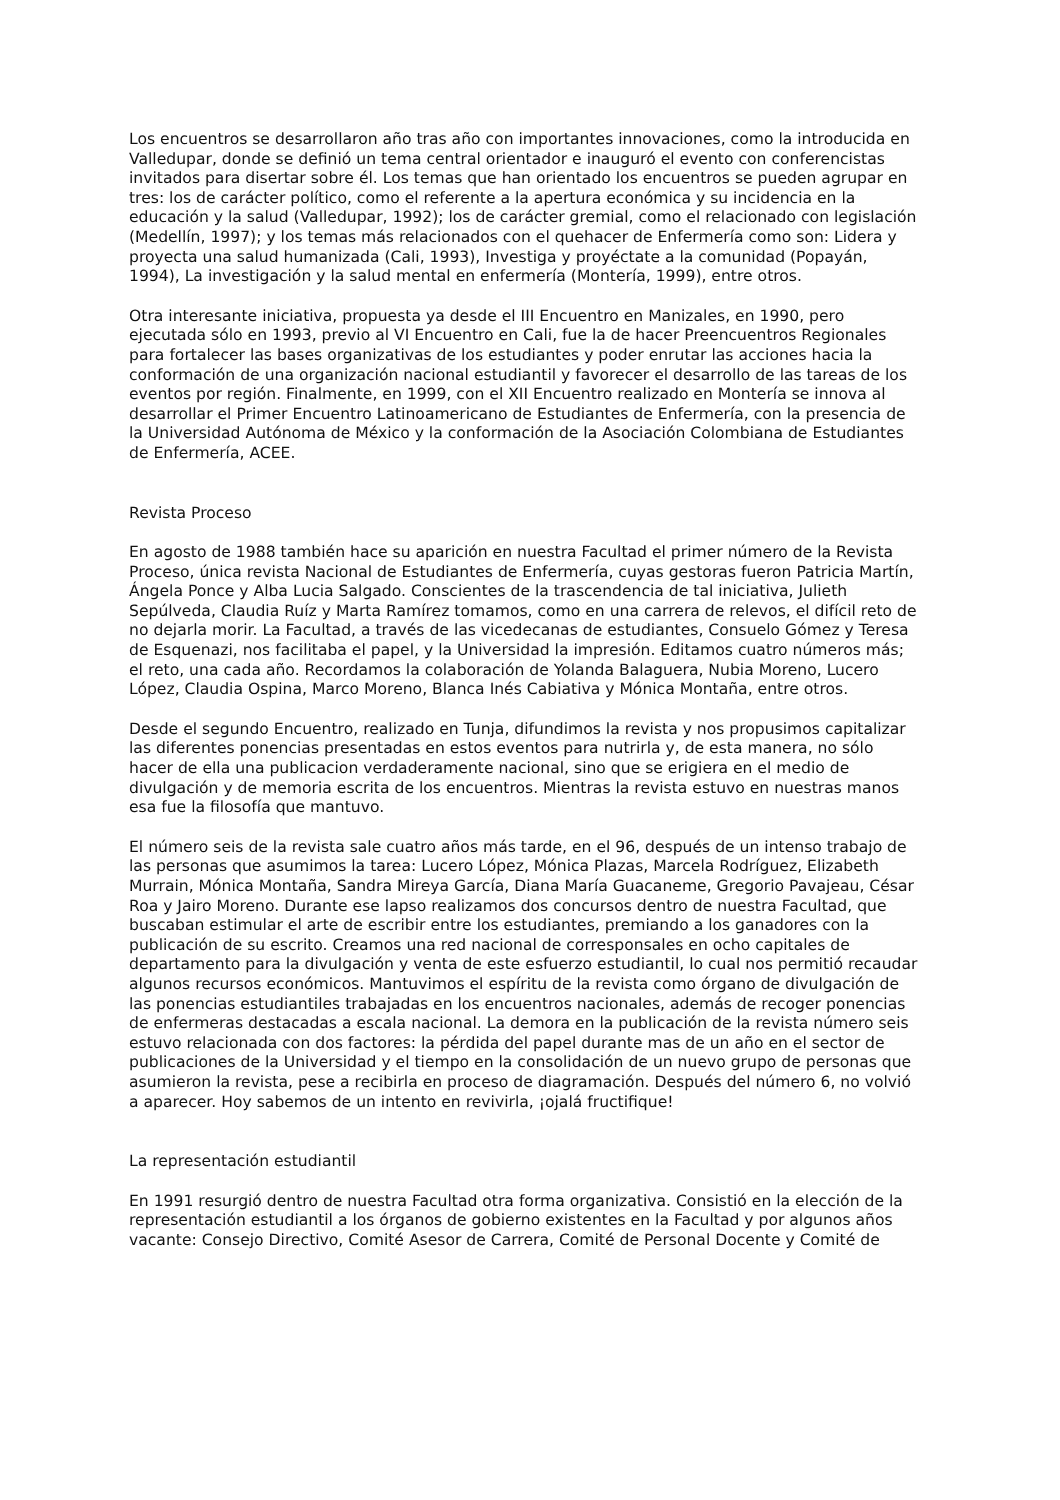Los encuentros se desarrollaron año tras año con importantes innovaciones, como la introducida en Valledupar, donde se definió un tema central orientador e inauguró el evento con conferencistas invitados para disertar sobre él. Los temas que han orientado los encuentros se pueden agrupar en tres: los de carácter político, como el referente a la apertura económica y su incidencia en la educación y la salud (Valledupar, 1992); los de carácter gremial, como el relacionado con legislación (Medellín, 1997); y los temas más relacionados con el quehacer de Enfermería como son: Lidera y proyecta una salud humanizada (Cali, 1993), Investiga y proyéctate a la comunidad (Popayán, 1994), La investigación y la salud mental en enfermería (Montería, 1999), entre otros.
Otra interesante iniciativa, propuesta ya desde el III Encuentro en Manizales, en 1990, pero ejecutada sólo en 1993, previo al VI Encuentro en Cali, fue la de hacer Preencuentros Regionales para fortalecer las bases organizativas de los estudiantes y poder enrutar las acciones hacia la conformación de una organización nacional estudiantil y favorecer el desarrollo de las tareas de los eventos por región. Finalmente, en 1999, con el XII Encuentro realizado en Montería se innova al desarrollar el Primer Encuentro Latinoamericano de Estudiantes de Enfermería, con la presencia de la Universidad Autónoma de México y la conformación de la Asociación Colombiana de Estudiantes de Enfermería, ACEE.
Revista Proceso
En agosto de 1988 también hace su aparición en nuestra Facultad el primer número de la Revista Proceso, única revista Nacional de Estudiantes de Enfermería, cuyas gestoras fueron Patricia Martín, Ángela Ponce y Alba Lucia Salgado. Conscientes de la trascendencia de tal iniciativa, Julieth Sepúlveda, Claudia Ruíz y Marta Ramírez tomamos, como en una carrera de relevos, el difícil reto de no dejarla morir. La Facultad, a través de las vicedecanas de estudiantes, Consuelo Gómez y Teresa de Esquenazi, nos facilitaba el papel, y la Universidad la impresión. Editamos cuatro números más; el reto, una cada año. Recordamos la colaboración de Yolanda Balaguera, Nubia Moreno, Lucero López, Claudia Ospina, Marco Moreno, Blanca Inés Cabiativa y Mónica Montaña, entre otros.
Desde el segundo Encuentro, realizado en Tunja, difundimos la revista y nos propusimos capitalizar las diferentes ponencias presentadas en estos eventos para nutrirla y, de esta manera, no sólo hacer de ella una publicacion verdaderamente nacional, sino que se erigiera en el medio de divulgación y de memoria escrita de los encuentros. Mientras la revista estuvo en nuestras manos esa fue la filosofía que mantuvo.
El número seis de la revista sale cuatro años más tarde, en el 96, después de un intenso trabajo de las personas que asumimos la tarea: Lucero López, Mónica Plazas, Marcela Rodríguez, Elizabeth Murrain, Mónica Montaña, Sandra Mireya García, Diana María Guacaneme, Gregorio Pavajeau, César Roa y Jairo Moreno. Durante ese lapso realizamos dos concursos dentro de nuestra Facultad, que buscaban estimular el arte de escribir entre los estudiantes, premiando a los ganadores con la publicación de su escrito. Creamos una red nacional de corresponsales en ocho capitales de departamento para la divulgación y venta de este esfuerzo estudiantil, lo cual nos permitió recaudar algunos recursos económicos. Mantuvimos el espíritu de la revista como órgano de divulgación de las ponencias estudiantiles trabajadas en los encuentros nacionales, además de recoger ponencias de enfermeras destacadas a escala nacional. La demora en la publicación de la revista número seis estuvo relacionada con dos factores: la pérdida del papel durante mas de un año en el sector de publicaciones de la Universidad y el tiempo en la consolidación de un nuevo grupo de personas que asumieron la revista, pese a recibirla en proceso de diagramación. Después del número 6, no volvió a aparecer. Hoy sabemos de un intento en revivirla, ¡ojalá fructifique!
La representación estudiantil
En 1991 resurgió dentro de nuestra Facultad otra forma organizativa. Consistió en la elección de la representación estudiantil a los órganos de gobierno existentes en la Facultad y por algunos años vacante: Consejo Directivo, Comité Asesor de Carrera, Comité de Personal Docente y Comité de